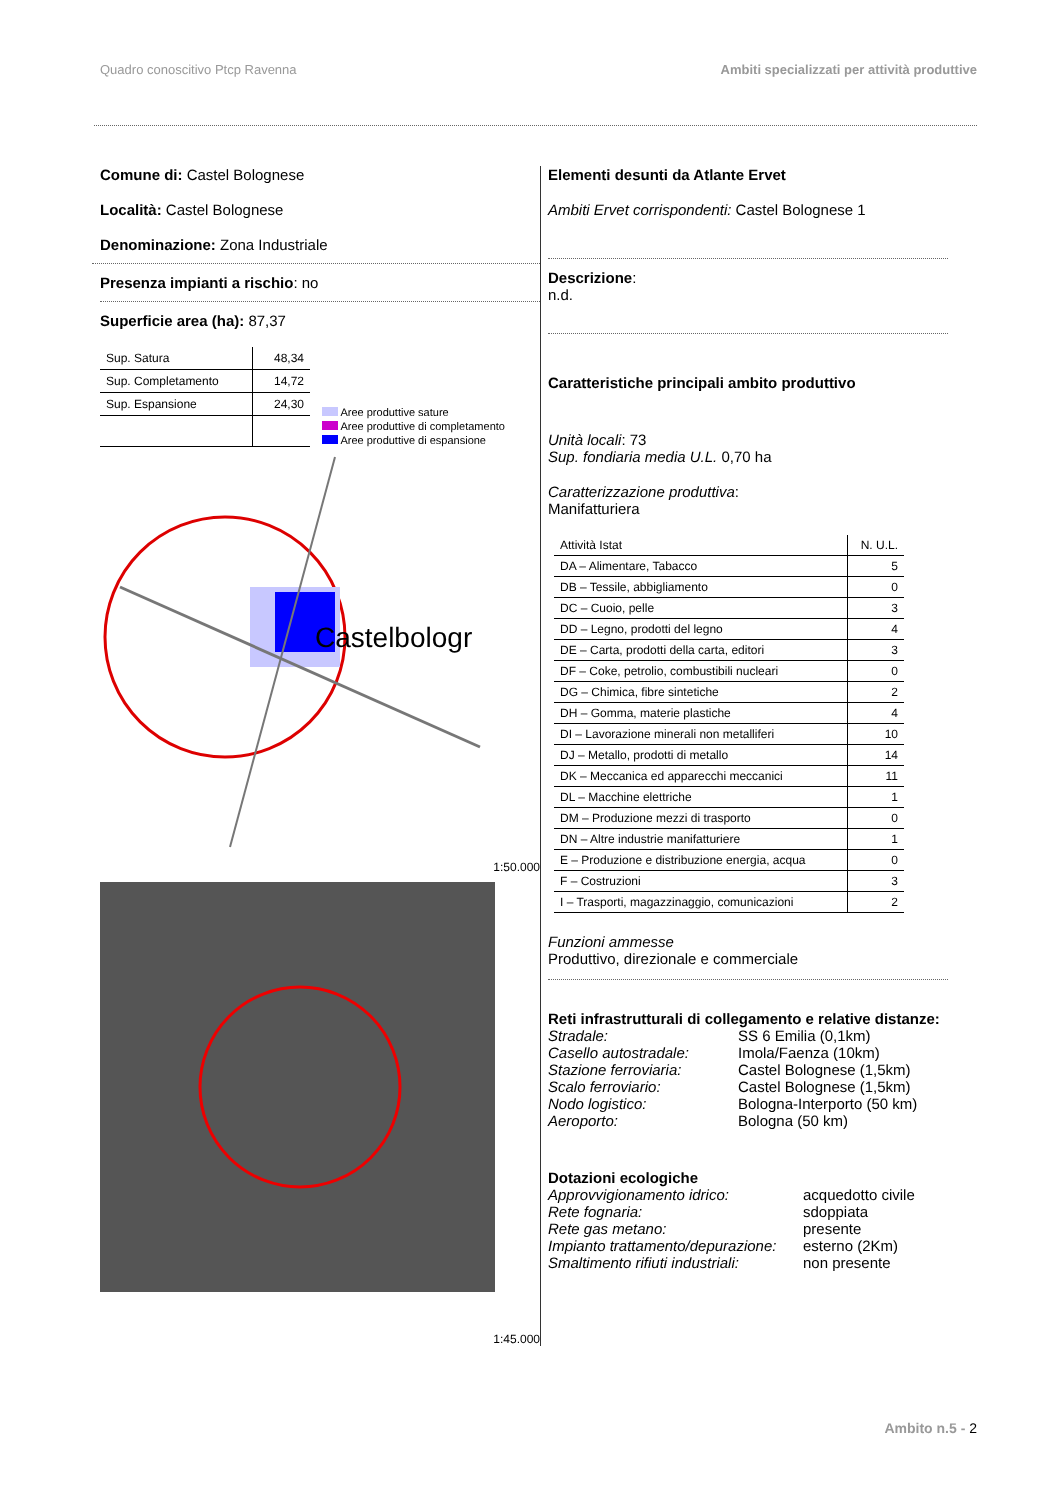Quadro conoscitivo Ptcp Ravenna Ambiti specializzati per attività produttive
Comune di: Castel Bolognese
Località: Castel Bolognese
Denominazione: Zona Industriale
Presenza impianti a rischio: no
Superficie area (ha): 87,37
| Sup. Satura | 48,34 |
| Sup. Completamento | 14,72 |
| Sup. Espansione | 24,30 |
Aree produttive sature
Aree produttive di completamento
Aree produttive di espansione
Castelbologr
1:50.000
1:45.000
Elementi desunti da Atlante Ervet
Ambiti Ervet corrispondenti: Castel Bolognese 1
Descrizione:
n.d.
Caratteristiche principali ambito produttivo
Unità locali: 73
Sup. fondiaria media U.L. 0,70 ha
Caratterizzazione produttiva:
Manifatturiera
| Attività Istat | N. U.L. |
| --- | --- |
| DA – Alimentare, Tabacco | 5 |
| DB – Tessile, abbigliamento | 0 |
| DC – Cuoio, pelle | 3 |
| DD – Legno, prodotti del legno | 4 |
| DE – Carta, prodotti della carta, editori | 3 |
| DF – Coke, petrolio, combustibili nucleari | 0 |
| DG – Chimica, fibre sintetiche | 2 |
| DH – Gomma, materie plastiche | 4 |
| DI – Lavorazione minerali non metalliferi | 10 |
| DJ – Metallo, prodotti di metallo | 14 |
| DK – Meccanica ed apparecchi meccanici | 11 |
| DL – Macchine elettriche | 1 |
| DM – Produzione mezzi di trasporto | 0 |
| DN – Altre industrie manifatturiere | 1 |
| E – Produzione e distribuzione energia, acqua | 0 |
| F – Costruzioni | 3 |
| I – Trasporti, magazzinaggio, comunicazioni | 2 |
Funzioni ammesse
Produttivo, direzionale e commerciale
Reti infrastrutturali di collegamento e relative distanze:
Stradale: SS 6 Emilia (0,1km) Casello autostradale: Imola/Faenza (10km) Stazione ferroviaria: Castel Bolognese (1,5km) Scalo ferroviario: Castel Bolognese (1,5km) Nodo logistico: Bologna-Interporto (50 km) Aeroporto: Bologna (50 km)
Dotazioni ecologiche
Approvvigionamento idrico: acquedotto civile Rete fognaria: sdoppiata Rete gas metano: presente Impianto trattamento/depurazione: esterno (2Km) Smaltimento rifiuti industriali: non presente
Ambito n.5 - 2